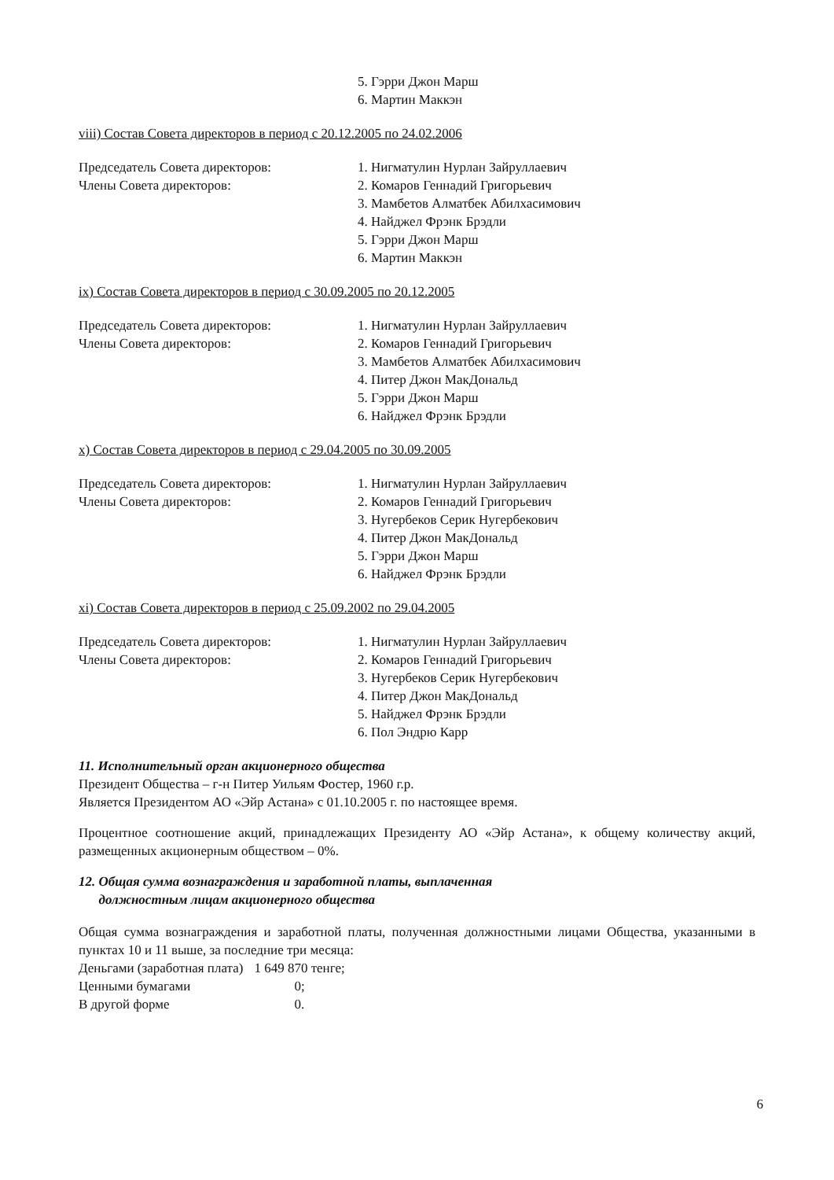5. Гэрри Джон Марш
6. Мартин Маккэн
viii) Состав Совета директоров в период с 20.12.2005 по 24.02.2006
Председатель Совета директоров:
Члены Совета директоров:
1. Нигматулин Нурлан Зайруллаевич
2. Комаров Геннадий Григорьевич
3. Мамбетов Алматбек Абилхасимович
4. Найджел Фрэнк Брэдли
5. Гэрри Джон Марш
6. Мартин Маккэн
ix) Состав Совета директоров в период с 30.09.2005 по 20.12.2005
Председатель Совета директоров:
Члены Совета директоров:
1. Нигматулин Нурлан Зайруллаевич
2. Комаров Геннадий Григорьевич
3. Мамбетов Алматбек Абилхасимович
4. Питер Джон МакДональд
5. Гэрри Джон Марш
6. Найджел Фрэнк Брэдли
x) Состав Совета директоров в период с 29.04.2005 по 30.09.2005
Председатель Совета директоров:
Члены Совета директоров:
1. Нигматулин Нурлан Зайруллаевич
2. Комаров Геннадий Григорьевич
3. Нугербеков Серик Нугербекович
4. Питер Джон МакДональд
5. Гэрри Джон Марш
6. Найджел Фрэнк Брэдли
xi) Состав Совета директоров в период с 25.09.2002 по 29.04.2005
Председатель Совета директоров:
Члены Совета директоров:
1. Нигматулин Нурлан Зайруллаевич
2. Комаров Геннадий Григорьевич
3. Нугербеков Серик Нугербекович
4. Питер Джон МакДональд
5. Найджел Фрэнк Брэдли
6. Пол Эндрю Карр
11. Исполнительный орган акционерного общества
Президент Общества – г-н Питер Уильям Фостер, 1960 г.р.
Является Президентом АО «Эйр Астана» с 01.10.2005 г. по настоящее время.
Процентное соотношение акций, принадлежащих Президенту АО «Эйр Астана», к общему количеству акций, размещенных акционерным обществом – 0%.
12. Общая сумма вознаграждения и заработной платы, выплаченная
должностным лицам акционерного общества
Общая сумма вознаграждения и заработной платы, полученная должностными лицами Общества, указанными в пунктах 10 и 11 выше, за последние три месяца:
| Деньгами (заработная плата) | 1 649 870 тенге; |
| Ценными бумагами | 0; |
| В другой форме | 0. |
6